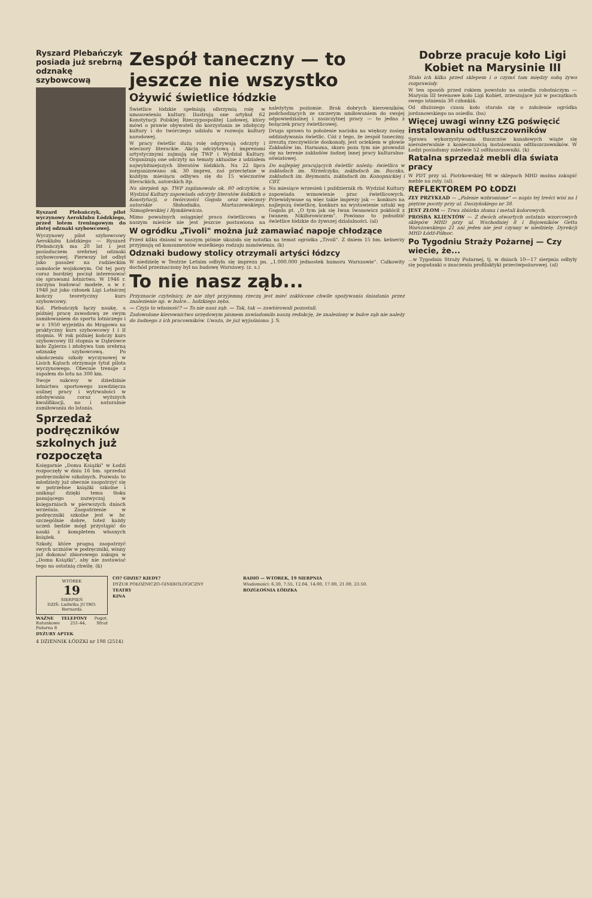Ryszard Plebańczyk posiada już srebrną odznakę szybowcową
Ryszard Plebańczyk, pilot wyczynowy Aeroklubu Łódzkiego, przed lotem treningowym do złotej odznaki szybowcowej.
Wyczynowy pilot szybowcowy Aeroklubu Łódzkiego — Ryszard Plebańczyk ma 20 lat i jest posiadaczem srebrnej odznaki szybowcowej. Pierwszy lot odbył jako pasażer na radzieckim samolocie wojskowym. Od tej pory coraz bardziej począł interesować się sprawami lotnictwa. W 1946 r. zaczyna budować modele, a w r. 1948 już jako członek Ligi Lotniczej kończy teoretyczny kurs szybowcowy.
Kol. Plebańczyk łączy naukę, a później pracę zawodową ze swym zamiłowaniem do sportu lotniczego i w r. 1950 wyjeżdża do Mrągowa na praktyczny kurs szybowcowy I i II stopnia. W rok później kończy kurs szybowcowy III stopnia w Dąbrówce koło Zgierza i zdobywa tam srebrną odznakę szybowcową. Po ukończeniu szkoły wyczynowej w Lisich Kątach otrzymuje tytuł pilota wyczynowego. Obecnie trenuje z zapałem do lotu na 300 km.
Swoje sukcesy w dziedzinie lotnictwa sportowego zawdzięcza usilnej pracy i wytrwałości w zdobywaniu coraz wyższych kwalifikacji, no i naturalnie zamiłowaniu do latania.
Sprzedaż podręczników szkolnych już rozpoczęta
Księgarnie „Domu Książki" w Łodzi rozpoczęły w dniu 16 bm. sprzedaż podręczników szkolnych. Pozwala to młodzieży już obecnie zaopatrzyć się w potrzebne książki szkolne i uniknąć dzięki temu tłoku panującego zazwyczaj w księgarniach w pierwszych dniach września. Zaopatrzenie w podręczniki szkolne jest w br. szczególnie dobre, toteż każdy uczeń będzie mógł przystąpić do nauki z kompletem własnych książek.
Szkoły, które pragną zaopatrzyć swych uczniów w podręczniki, winny już dokonać zbiorowego zakupu w „Domu Książki", aby nie zostawiać tego na ostatnią chwilę. (k)
Zespół taneczny — to jeszcze nie wszystko
Ożywić świetlice łódzkie
Świetlice łódzkie spełniają olbrzymią rolę w umasowieniu kultury. Ilustrują one artykuł 62 Konstytucji Polskiej Rzeczypospolitej Ludowej, który mówi o prawie obywateli do korzystania ze zdobyczy kultury i do twórczego udziału w rozwoju kultury narodowej.
W pracy świetlic dużą rolę odgrywają odczyty i wieczory literackie. Akcją odczytową i imprezami artystycznymi zajmują się TWP i Wydział Kultury. Organizują one odczyty na tematy aktualne z udziałem najwybitniejszych literatów łódzkich. Na 22 lipca zorganizowano ok. 30 imprez, zaś przeciętnie w każdym miesiącu odbywa się do 15 wieczorów literackich, autorskich itp.
Na sierpień np. TWP zaplanowało ok. 80 odczytów, a Wydział Kultury zapowiada odczyty literatów łódzkich o Konstytucji, o twórczości Gogola oraz wieczory autorskie Słobodnika, Martuszewskiego, Szmaglewskiej i Rymkiewicza.
Mimo poważnych osiągnięć praca świetlicowa w naszym mieście nie jest jeszcze postawiona na należytym poziomie. Brak dobrych kierowników, podchodzących ze szczerym umiłowaniem do swojej odpowiedzialnej i zaszczytnej pracy — to jedna z bolączek pracy świetlicowej.
Druga sprawa to położenie nacisku na większy zasięg oddziaływania świetlic. Cóż z tego, że zespół taneczny, zresztą rzeczywiście doskonały, jest ociekiem w głowie Zakładów im. Harnama, skoro poza tym nie prowadzi się na terenie zakładów żadnej innej pracy kulturalno-oświatowej.
Do najlepiej pracujących świetlic należą: świetlica w zakładach im. Strzelczyka, zakładach im. Buczka, zakładach im. Reymonta, zakładach im. Konopnickiej i CBT.
Na miesiące wrzesień i październik rb. Wydział Kultury zapowiada wznowienie prac świetlicowych. Przewidywane są więc takie imprezy jak — konkurs na najlepszą świetlicę, konkurs na wystawienie sztuki wg Gogola pt. „O tym jak się Iwan Iwanowicz pokłócił z Iwanem Nikiforowiczem". Powinno to pobudzić świetlice łódzkie do żywszej działalności. (al)
W ogródku „Tivoli" można już zamawiać napoje chłodzące
Przed kilku dniami w naszym piśmie ukazała się notatka na temat ogródka „Tivoli". Z dniem 15 bm. kelnerzy przyjmują od konsumentów wszelkiego rodzaju zamówienia. (k)
Odznaki budowy stolicy otrzymali artyści łódzcy
W niedzielę w Teatrze Letnim odbyła się impreza pn. „1.000.000 jednostek humoru Warszawie". Całkowity dochód przeznaczony był na budowę Warszawy. (z. s.)
To nie nasz ząb...
Przyznacie czytelnicy, że nie zbyt przyjemną rzeczą jest mieć zakłócone chwile spożywania śniadania przez znalezienie np. w bułce... ludzkiego zęba.
— Czyja to własność? — To nie nasz ząb. — Tak, tak — zawtórowali pozostali.
Zadowolone kierownictwo urzędowym pismem zawiadomiło naszą redakcję, że znaleziony w bułce ząb nie należy do żadnego z ich pracowników. Uważa, że już wyjaśniono. J. S.
Dobrze pracuje koło Ligi Kobiet na Marysinie III
Stało ich kilka przed sklepem i o czymś tam między sobą żywo rozprawiały.
W ten sposób przed rokiem powstało na osiedlu robotniczym — Marysin III terenowe koło Ligi Kobiet, zrzeszające już w początkach swego istnienia 30 członkiń.
Od dłuższego czasu koło starało się o założenie ogródka jordanowskiego na osiedlu. (ba)
Więcej uwagi winny ŁZG poświęcić instalowaniu odtłuszczowników
Sprawa wykorzystywania tłuszczów kanałowych wiąże się nierozerwalnie z koniecznością instalowania odtłuszczowników. W Łodzi posiadamy zaledwie 52 odtłuszczowniki. (k)
Ratalna sprzedaż mebli dla świata pracy
W PDT przy ul. Piotrkowskiej 98 w sklepach MHD można zakupić meble na raty. (al).
REFLEKTOREM PO ŁODZI
ZŁY PRZYKŁAD — „Palenie wzbronione" — napis tej treści wisi na I piętrze poczty przy ul. Daszyńskiego nr 38.
JEST ZŁOM — Trwa zbiórka złomu i metali kolorowych.
PROŚBA KLIENTÓW — Z dwóch otwartych ostatnio wzorcowych sklepów MHD przy ul. Wschodniej 8 i Bojowników Getta Warszawskiego 21 ani jeden nie jest czynny w niedzielę. Dyrekcji MHD Łódź-Północ.
Po Tygodniu Straży Pożarnej — Czy wiecie, że...
...w Tygodniu Straży Pożarnej, tj. w dniach 10—17 sierpnia odbyły się pogadanki o znaczeniu profilaktyki przeciwpożarowej. (al)
WTOREK
19
SIERPIEŃ
DZIŚ: Ludwika JUTRO: Bernarda
WAŻNE TELEFONY Pogot. Ratunkowe 251-44, Straż Pożarna 8
DYŻURY APTEK
CO? GDZIE? KIEDY?
DYŻUR POŁOŻNICZO-GINEKOLOGICZNY
TEATRY
KINA
RADIO — WTOREK, 19 SIERPNIA
Wiadomości: 6.30, 7.55, 12.04, 14.00, 17.00, 21.00, 23.50.
ROZGŁOŚNIA ŁÓDZKA
4 DZIENNIK ŁÓDZKI nr 198 (2514)